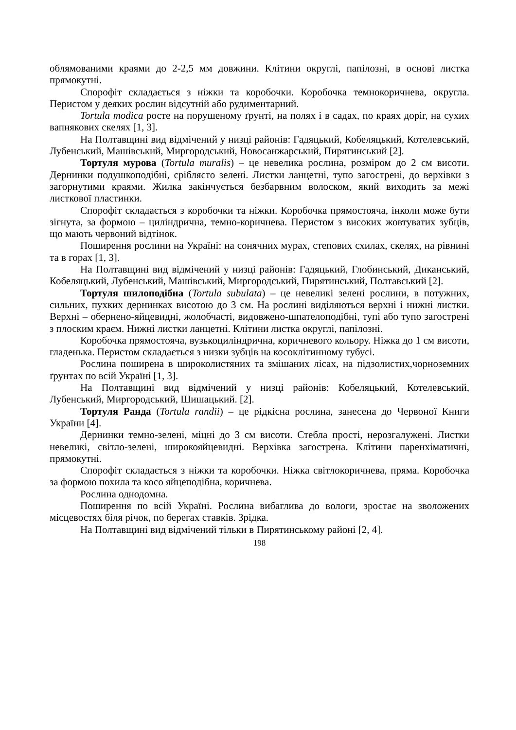облямованими краями до 2-2,5 мм довжини. Клітини округлі, папілозні, в основі листка прямокутні.
Спорофіт складається з ніжки та коробочки. Коробочка темнокоричнева, округла. Перистом у деяких рослин відсутній або рудиментарний.
Tortula modica росте на порушеному ґрунті, на полях і в садах, по краях доріг, на сухих вапнякових скелях [1, 3].
На Полтавщині вид відмічений у низці районів: Гадяцький, Кобеляцький, Котелевський, Лубенський, Машівський, Миргородський, Новосанжарський, Пирятинський [2].
Тортуля мурова (Tortula muralis) – це невелика рослина, розміром до 2 см висоти. Дернинки подушкоподібні, сріблясто зелені. Листки ланцетні, тупо загострені, до верхівки з загорнутими краями. Жилка закінчується безбарвним волоском, який виходить за межі листкової пластинки.
Спорофіт складається з коробочки та ніжки. Коробочка прямостояча, інколи може бути зігнута, за формою – циліндрична, темно-коричнева. Перистом з високих жовтуватих зубців, що мають червоний відтінок.
Поширення рослини на Україні: на сонячних мурах, степових схилах, скелях, на рівнині та в горах [1, 3].
На Полтавщині вид відмічений у низці районів: Гадяцький, Глобинський, Диканський, Кобеляцький, Лубенський, Машівський, Миргородський, Пирятинський, Полтавський [2].
Тортуля шилоподібна (Tortula subulata) – це невеликі зелені рослини, в потужних, сильних, пухких дернинках висотою до 3 см. На рослині виділяються верхні і нижні листки. Верхні – обернено-яйцевидні, жолобчасті, видовжено-шпателоподібні, тупі або тупо загострені з плоским краєм. Нижні листки ланцетні. Клітини листка округлі, папілозні.
Коробочка прямостояча, вузькоциліндрична, коричневого кольору. Ніжка до 1 см висоти, гладенька. Перистом складається з низки зубців на косоклітинному тубусі.
Рослина поширена в широколистяних та змішаних лісах, на підзолистих,чорноземних ґрунтах по всій Україні [1, 3].
На Полтавщині вид відмічений у низці районів: Кобеляцький, Котелевський, Лубенський, Миргородський, Шишацький. [2].
Тортуля Ранда (Tortula randii) – це рідкісна рослина, занесена до Червоної Книги України [4].
Дернинки темно-зелені, міцні до 3 см висоти. Стебла прості, нерозгалужені. Листки невеликі, світло-зелені, широкояйцевидні. Верхівка загострена. Клітини паренхіматичні, прямокутні.
Спорофіт складається з ніжки та коробочки. Ніжка світлокоричнева, пряма. Коробочка за формою похила та косо яйцеподібна, коричнева.
Рослина однодомна.
Поширення по всій Україні. Рослина вибаглива до вологи, зростає на зволожених місцевостях біля річок, по берегах ставків. Зрідка.
На Полтавщині вид відмічений тільки в Пирятинському районі [2, 4].
198